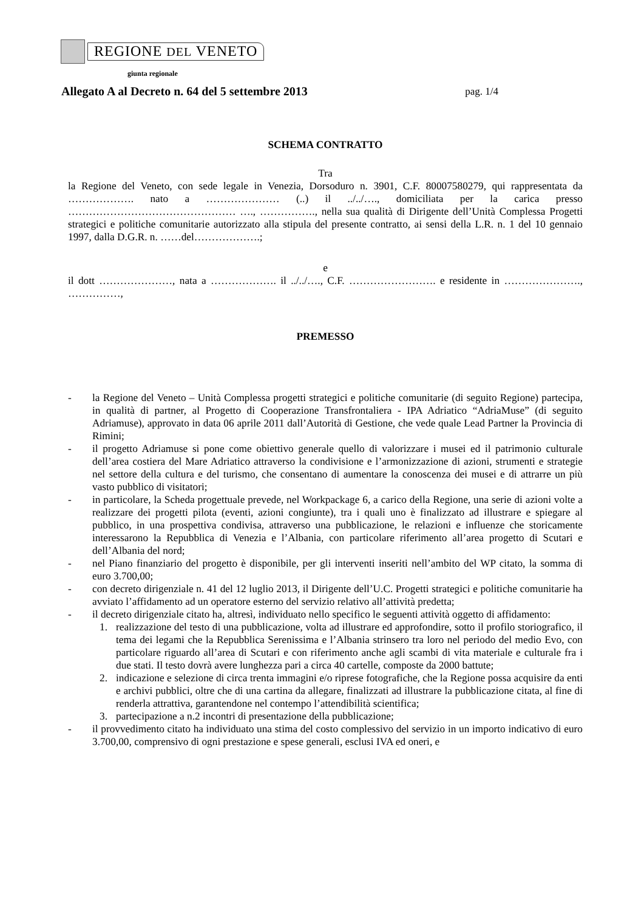REGIONE DEL VENETO
giunta regionale
Allegato A al Decreto n. 64 del 5 settembre 2013 pag. 1/4
SCHEMA CONTRATTO
Tra
la Regione del Veneto, con sede legale in Venezia, Dorsoduro n. 3901, C.F. 80007580279, qui rappresentata da ………………. nato a ………………… (..) il ../../…., domiciliata per la carica presso ………………………………………… …., ……………., nella sua qualità di Dirigente dell’Unità Complessa Progetti strategici e politiche comunitarie autorizzato alla stipula del presente contratto, ai sensi della L.R. n. 1 del 10 gennaio 1997, dalla D.G.R. n. ……del……………….;
e
il dott …………………, nata a ………………. il ../../…., C.F. ……………………. e residente in …………………., ……………,
PREMESSO
- la Regione del Veneto – Unità Complessa progetti strategici e politiche comunitarie (di seguito Regione) partecipa, in qualità di partner, al Progetto di Cooperazione Transfrontaliera - IPA Adriatico “AdriaMuse” (di seguito Adriamuse), approvato in data 06 aprile 2011 dall’Autorità di Gestione, che vede quale Lead Partner la Provincia di Rimini;
- il progetto Adriamuse si pone come obiettivo generale quello di valorizzare i musei ed il patrimonio culturale dell’area costiera del Mare Adriatico attraverso la condivisione e l’armonizzazione di azioni, strumenti e strategie nel settore della cultura e del turismo, che consentano di aumentare la conoscenza dei musei e di attrarre un più vasto pubblico di visitatori;
- in particolare, la Scheda progettuale prevede, nel Workpackage 6, a carico della Regione, una serie di azioni volte a realizzare dei progetti pilota (eventi, azioni congiunte), tra i quali uno è finalizzato ad illustrare e spiegare al pubblico, in una prospettiva condivisa, attraverso una pubblicazione, le relazioni e influenze che storicamente interessarono la Repubblica di Venezia e l’Albania, con particolare riferimento all’area progetto di Scutari e dell’Albania del nord;
- nel Piano finanziario del progetto è disponibile, per gli interventi inseriti nell’ambito del WP citato, la somma di euro 3.700,00;
- con decreto dirigenziale n. 41 del 12 luglio 2013, il Dirigente dell’U.C. Progetti strategici e politiche comunitarie ha avviato l’affidamento ad un operatore esterno del servizio relativo all’attività predetta;
- il decreto dirigenziale citato ha, altresì, individuato nello specifico le seguenti attività oggetto di affidamento:
1. realizzazione del testo di una pubblicazione, volta ad illustrare ed approfondire, sotto il profilo storiografico, il tema dei legami che la Repubblica Serenissima e l’Albania strinsero tra loro nel periodo del medio Evo, con particolare riguardo all’area di Scutari e con riferimento anche agli scambi di vita materiale e culturale fra i due stati. Il testo dovrà avere lunghezza pari a circa 40 cartelle, composte da 2000 battute;
2. indicazione e selezione di circa trenta immagini e/o riprese fotografiche, che la Regione possa acquisire da enti e archivi pubblici, oltre che di una cartina da allegare, finalizzati ad illustrare la pubblicazione citata, al fine di renderla attrattiva, garantendone nel contempo l’attendibilità scientifica;
3. partecipazione a n.2 incontri di presentazione della pubblicazione;
- il provvedimento citato ha individuato una stima del costo complessivo del servizio in un importo indicativo di euro 3.700,00, comprensivo di ogni prestazione e spese generali, esclusi IVA ed oneri, e